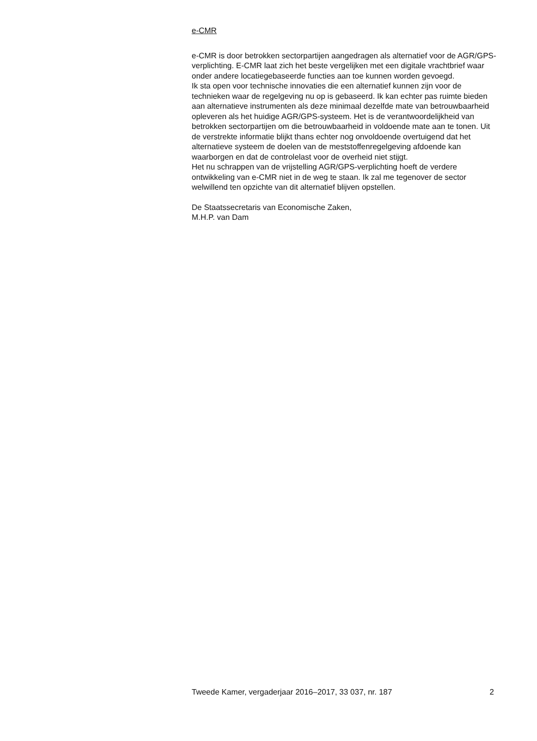e-CMR
e-CMR is door betrokken sectorpartijen aangedragen als alternatief voor de AGR/GPS-verplichting. E-CMR laat zich het beste vergelijken met een digitale vrachtbrief waar onder andere locatiegebaseerde functies aan toe kunnen worden gevoegd.
Ik sta open voor technische innovaties die een alternatief kunnen zijn voor de technieken waar de regelgeving nu op is gebaseerd. Ik kan echter pas ruimte bieden aan alternatieve instrumenten als deze minimaal dezelfde mate van betrouwbaarheid opleveren als het huidige AGR/GPS-systeem. Het is de verantwoordelijkheid van betrokken sectorpartijen om die betrouwbaarheid in voldoende mate aan te tonen. Uit de verstrekte informatie blijkt thans echter nog onvoldoende overtuigend dat het alternatieve systeem de doelen van de meststoffenregelgeving afdoende kan waarborgen en dat de controlelast voor de overheid niet stijgt.
Het nu schrappen van de vrijstelling AGR/GPS-verplichting hoeft de verdere ontwikkeling van e-CMR niet in de weg te staan. Ik zal me tegenover de sector welwillend ten opzichte van dit alternatief blijven opstellen.
De Staatssecretaris van Economische Zaken,
M.H.P. van Dam
Tweede Kamer, vergaderjaar 2016–2017, 33 037, nr. 187 2